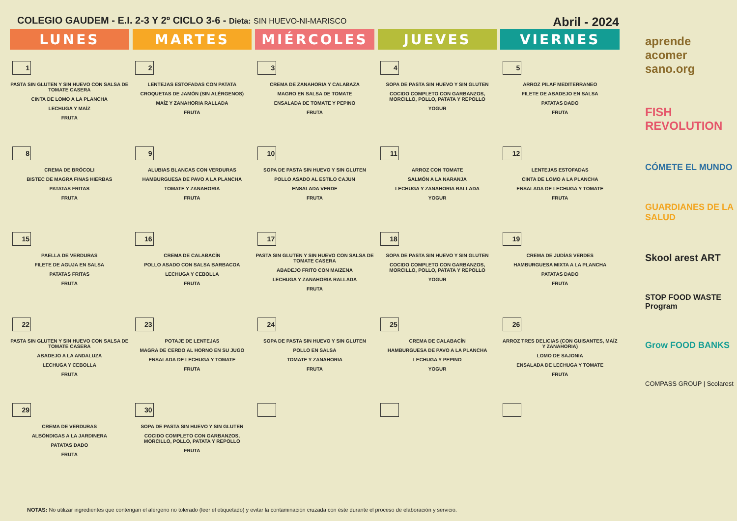COLEGIO GAUDEM - E.I. 2-3 Y 2º CICLO 3-6 - Dieta: SIN HUEVO-NI-MARISCO Abril - 2024
| LUNES | MARTES | MIÉRCOLES | JUEVES | VIERNES |
| --- | --- | --- | --- | --- |
| 1 PASTA SIN GLUTEN Y SIN HUEVO CON SALSA DE TOMATE CASERA CINTA DE LOMO A LA PLANCHA LECHUGA Y MAÍZ FRUTA | 2 LENTEJAS ESTOFADAS CON PATATA CROQUETAS DE JAMÓN (SIN ALÉRGENOS) MAÍZ Y ZANAHORIA RALLADA FRUTA | 3 CREMA DE ZANAHORIA Y CALABAZA MAGRO EN SALSA DE TOMATE ENSALADA DE TOMATE Y PEPINO FRUTA | 4 SOPA DE PASTA SIN HUEVO Y SIN GLUTEN COCIDO COMPLETO CON GARBANZOS, MORCILLO, POLLO, PATATA Y REPOLLO YOGUR | 5 ARROZ PILAF MEDITERRANEO FILETE DE ABADEJO EN SALSA PATATAS DADO FRUTA |
| 8 CREMA DE BRÓCOLI BISTEC DE MAGRA FINAS HIERBAS PATATAS FRITAS FRUTA | 9 ALUBIAS BLANCAS CON VERDURAS HAMBURGUESA DE PAVO A LA PLANCHA TOMATE Y ZANAHORIA FRUTA | 10 SOPA DE PASTA SIN HUEVO Y SIN GLUTEN POLLO ASADO AL ESTILO CAJUN ENSALADA VERDE FRUTA | 11 ARROZ CON TOMATE SALMÓN A LA NARANJA LECHUGA Y ZANAHORIA RALLADA YOGUR | 12 LENTEJAS ESTOFADAS CINTA DE LOMO A LA PLANCHA ENSALADA DE LECHUGA Y TOMATE FRUTA |
| 15 PAELLA DE VERDURAS FILETE DE AGUJA EN SALSA PATATAS FRITAS FRUTA | 16 CREMA DE CALABACÍN POLLO ASADO CON SALSA BARBACOA LECHUGA Y CEBOLLA FRUTA | 17 PASTA SIN GLUTEN Y SIN HUEVO CON SALSA DE TOMATE CASERA ABADEJO FRITO CON MAIZENA LECHUGA Y ZANAHORIA RALLADA FRUTA | 18 SOPA DE PASTA SIN HUEVO Y SIN GLUTEN COCIDO COMPLETO CON GARBANZOS, MORCILLO, POLLO, PATATA Y REPOLLO YOGUR | 19 CREMA DE JUDÍAS VERDES HAMBURGUESA MIXTA A LA PLANCHA PATATAS DADO FRUTA |
| 22 PASTA SIN GLUTEN Y SIN HUEVO CON SALSA DE TOMATE CASERA ABADEJO A LA ANDALUZA LECHUGA Y CEBOLLA FRUTA | 23 POTAJE DE LENTEJAS MAGRA DE CERDO AL HORNO EN SU JUGO ENSALADA DE LECHUGA Y TOMATE FRUTA | 24 SOPA DE PASTA SIN HUEVO Y SIN GLUTEN POLLO EN SALSA TOMATE Y ZANAHORIA FRUTA | 25 CREMA DE CALABACÍN HAMBURGUESA DE PAVO A LA PLANCHA LECHUGA Y PEPINO YOGUR | 26 ARROZ TRES DELICIAS (CON GUISANTES, MAÍZ Y ZANAHORIA) LOMO DE SAJONIA ENSALADA DE LECHUGA Y TOMATE FRUTA |
| 29 CREMA DE VERDURAS ALBÓNDIGAS A LA JARDINERA PATATAS DADO FRUTA | 30 SOPA DE PASTA SIN HUEVO Y SIN GLUTEN COCIDO COMPLETO CON GARBANZOS, MORCILLO, POLLO, PATATA Y REPOLLO FRUTA | | | |
NOTAS: No utilizar ingredientes que contengan el alérgeno no tolerado (leer el etiquetado) y evitar la contaminación cruzada con éste durante el proceso de elaboración y servicio.
aprende
acomer
sano.org
FISH REVOLUTION
CÓMETE EL MUNDO
GUARDIANES DE LA SALUD
Skool arest ART
STOP FOOD WASTE Program
Grow FOOD BANKS
COMPASS GROUP | Scolarest